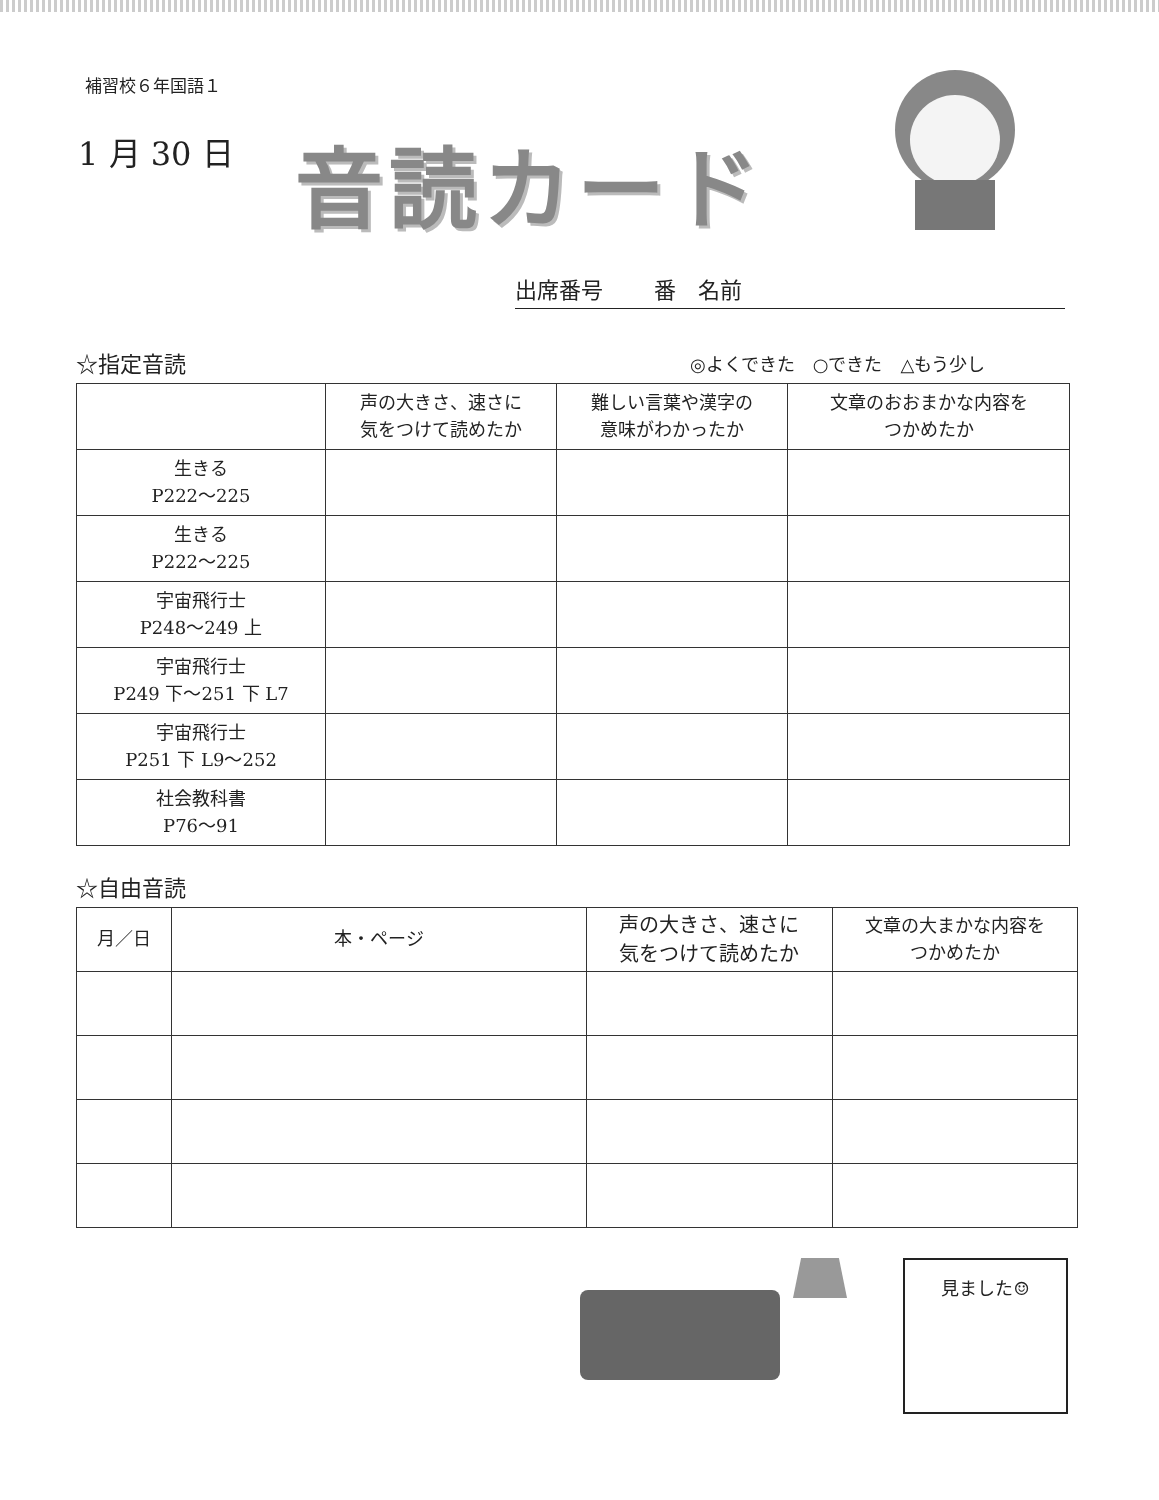補習校６年国語１
1 月 30 日 音読カード
出席番号　　 番　名前
☆指定音読 ◎よくできた　○できた　△もう少し
| | 声の大きさ、速さに 気をつけて読めたか | 難しい言葉や漢字の 意味がわかったか | 文章のおおまかな内容を つかめたか |
| --- | --- | --- | --- |
| 生きる P222～225 | | | |
| 生きる P222～225 | | | |
| 宇宙飛行士 P248～249 上 | | | |
| 宇宙飛行士 P249 下～251 下 L7 | | | |
| 宇宙飛行士 P251 下 L9～252 | | | |
| 社会教科書 P76～91 | | | |
☆自由音読
| 月／日 | 本・ページ | 声の大きさ、速さに 気をつけて読めたか | 文章の大まかな内容を つかめたか |
| --- | --- | --- | --- |
見ました☺